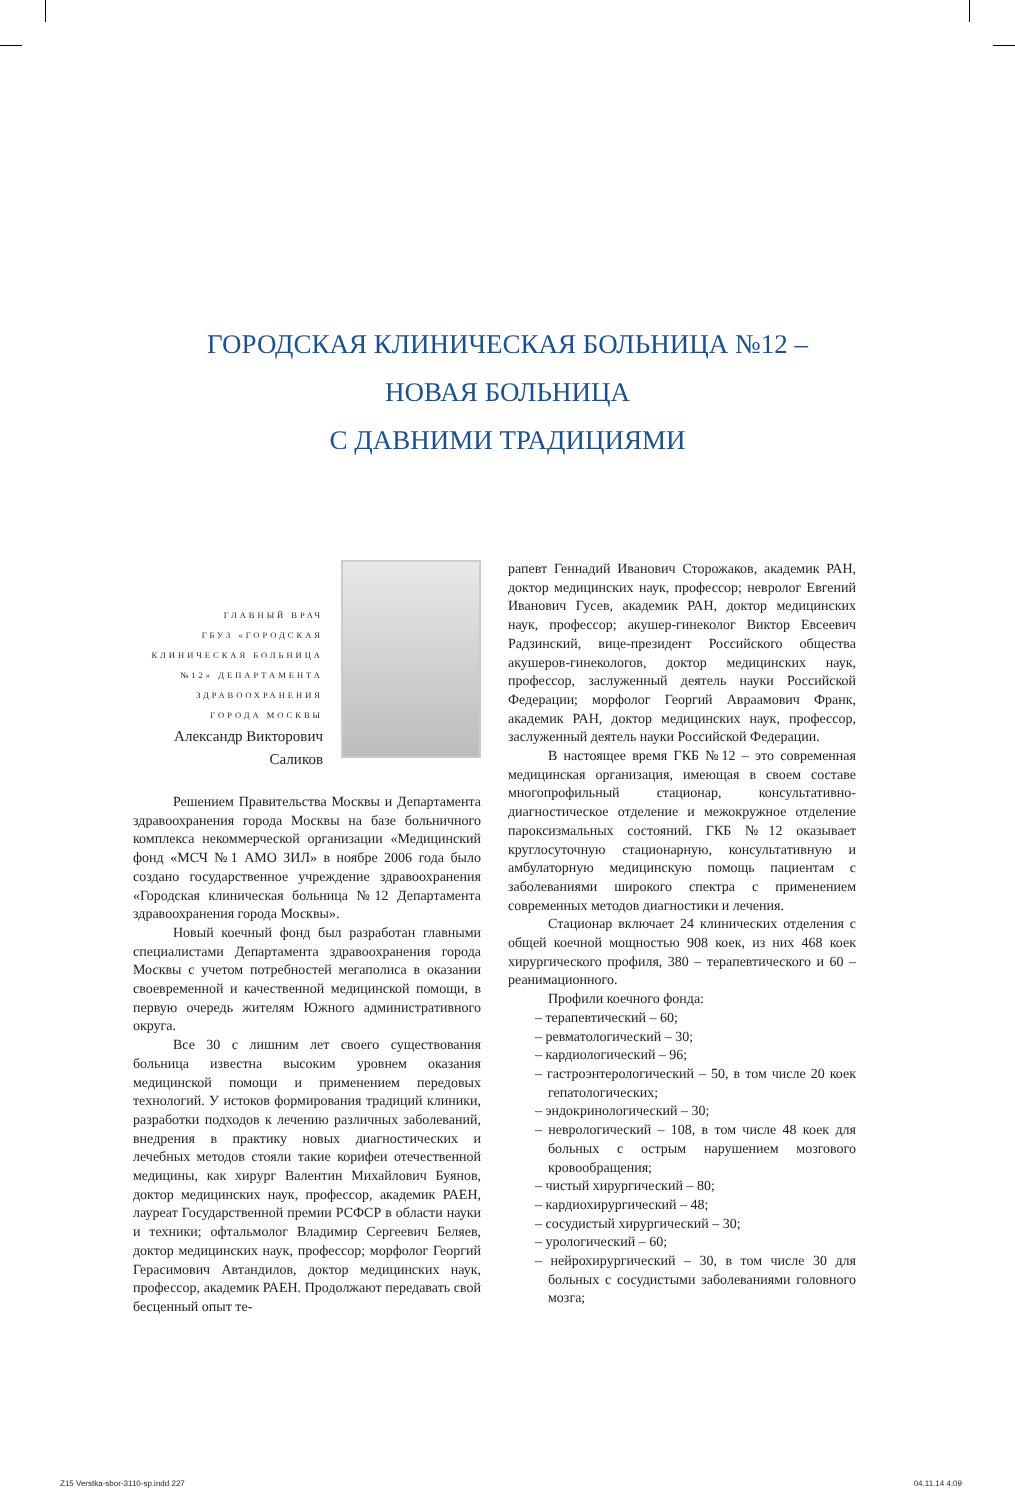ГОРОДСКАЯ КЛИНИЧЕСКАЯ БОЛЬНИЦА №12 –
НОВАЯ БОЛЬНИЦА
С ДАВНИМИ ТРАДИЦИЯМИ
ГЛАВНЫЙ ВРАЧ
ГБУЗ «ГОРОДСКАЯ
КЛИНИЧЕСКАЯ БОЛЬНИЦА
№12» ДЕПАРТАМЕНТА
ЗДРАВООХРАНЕНИЯ
ГОРОДА МОСКВЫ
Александр Викторович
Саликов
Решением Правительства Москвы и Департамента здравоохранения города Москвы на базе больничного комплекса некоммерческой организации «Медицинский фонд «МСЧ №1 АМО ЗИЛ» в ноябре 2006 года было создано государственное учреждение здравоохранения «Городская клиническая больница №12 Департамента здравоохранения города Москвы».
Новый коечный фонд был разработан главными специалистами Департамента здравоохранения города Москвы с учетом потребностей мегаполиса в оказании своевременной и качественной медицинской помощи, в первую очередь жителям Южного административного округа.
Все 30 с лишним лет своего существования больница известна высоким уровнем оказания медицинской помощи и применением передовых технологий. У истоков формирования традиций клиники, разработки подходов к лечению различных заболеваний, внедрения в практику новых диагностических и лечебных методов стояли такие корифеи отечественной медицины, как хирург Валентин Михайлович Буянов, доктор медицинских наук, профессор, академик РАЕН, лауреат Государственной премии РСФСР в области науки и техники; офтальмолог Владимир Сергеевич Беляев, доктор медицинских наук, профессор; морфолог Георгий Герасимович Автандилов, доктор медицинских наук, профессор, академик РАЕН. Продолжают передавать свой бесценный опыт те-
рапевт Геннадий Иванович Сторожаков, академик РАН, доктор медицинских наук, профессор; невролог Евгений Иванович Гусев, академик РАН, доктор медицинских наук, профессор; акушер-гинеколог Виктор Евсеевич Радзинский, вице-президент Российского общества акушеров-гинекологов, доктор медицинских наук, профессор, заслуженный деятель науки Российской Федерации; морфолог Георгий Авраамович Франк, академик РАН, доктор медицинских наук, профессор, заслуженный деятель науки Российской Федерации.
В настоящее время ГКБ №12 – это современная медицинская организация, имеющая в своем составе многопрофильный стационар, консультативно-диагностическое отделение и межокружное отделение пароксизмальных состояний. ГКБ №12 оказывает круглосуточную стационарную, консультативную и амбулаторную медицинскую помощь пациентам с заболеваниями широкого спектра с применением современных методов диагностики и лечения.
Стационар включает 24 клинических отделения с общей коечной мощностью 908 коек, из них 468 коек хирургического профиля, 380 – терапевтического и 60 – реанимационного.
Профили коечного фонда:
– терапевтический – 60;
– ревматологический – 30;
– кардиологический – 96;
– гастроэнтерологический – 50, в том числе 20 коек гепатологических;
– эндокринологический – 30;
– неврологический – 108, в том числе 48 коек для больных с острым нарушением мозгового кровообращения;
– чистый хирургический – 80;
– кардиохирургический – 48;
– сосудистый хирургический – 30;
– урологический – 60;
– нейрохирургический – 30, в том числе 30 для больных с сосудистыми заболеваниями головного мозга;
Z15 Verstka-sbor-3110-sp.indd 227
04.11.14 4:09